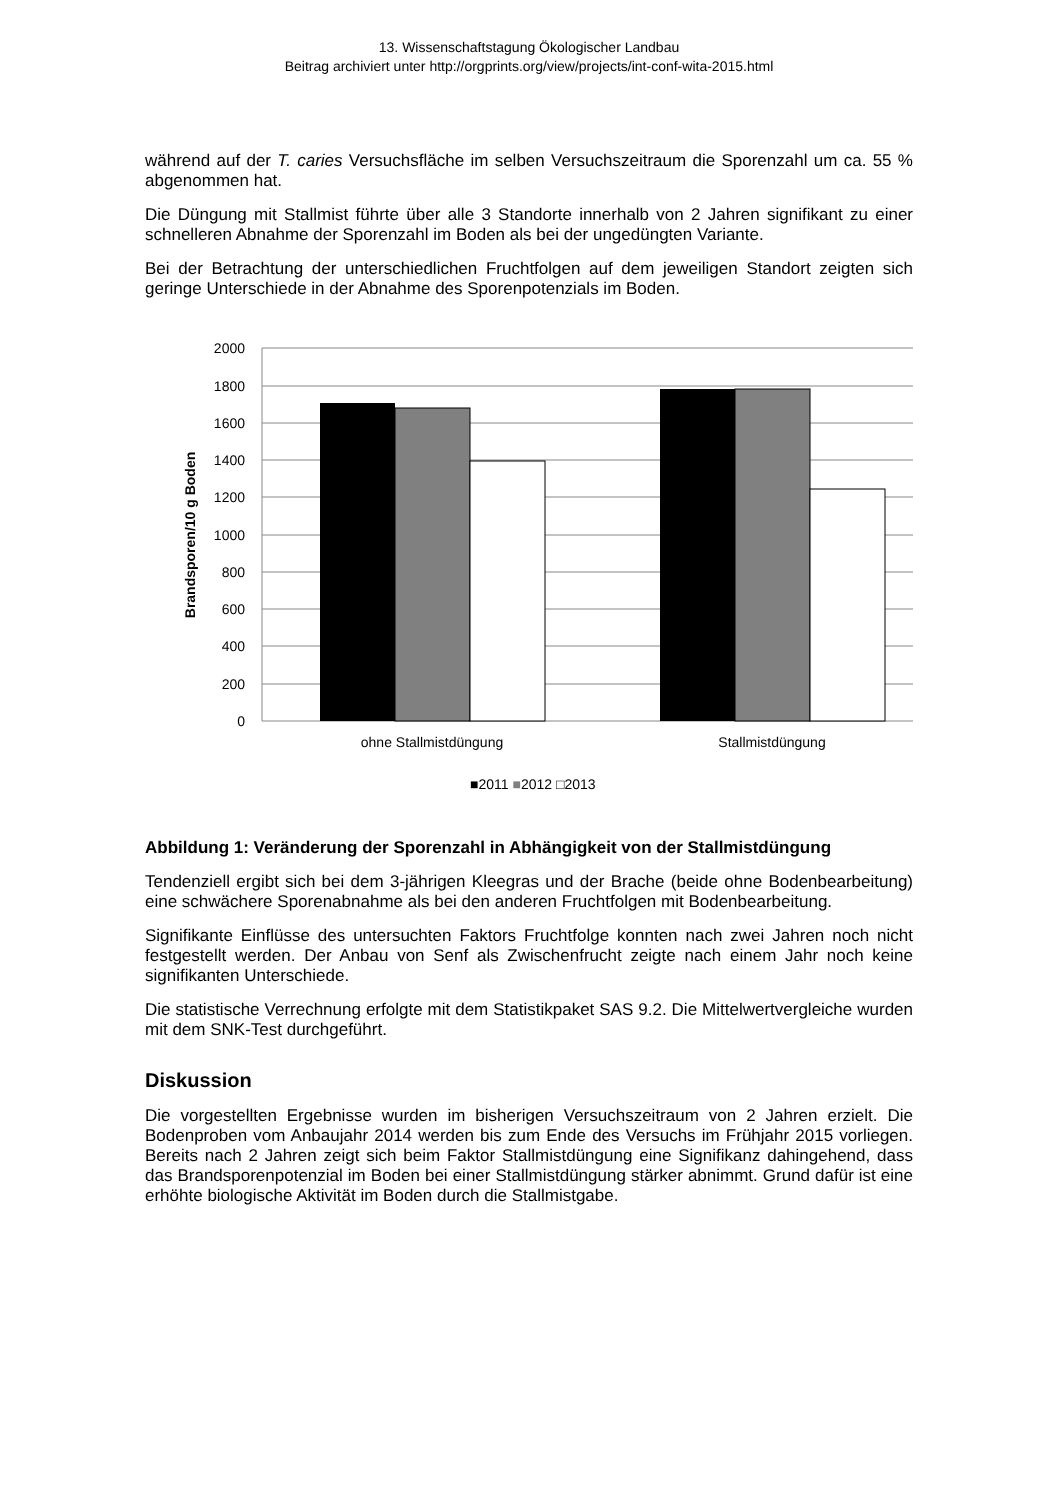13. Wissenschaftstagung Ökologischer Landbau
Beitrag archiviert unter http://orgprints.org/view/projects/int-conf-wita-2015.html
während auf der T. caries Versuchsfläche im selben Versuchszeitraum die Sporenzahl um ca. 55 % abgenommen hat.
Die Düngung mit Stallmist führte über alle 3 Standorte innerhalb von 2 Jahren signifikant zu einer schnelleren Abnahme der Sporenzahl im Boden als bei der ungedüngten Variante.
Bei der Betrachtung der unterschiedlichen Fruchtfolgen auf dem jeweiligen Standort zeigten sich geringe Unterschiede in der Abnahme des Sporenpotenzials im Boden.
2000
1800
1600
1400
1200
1000
800
600
400
200
0
Brandsporen/10 g Boden
ohne Stallmistdüngung
Stallmistdüngung
■2011 ■2012 □2013
Abbildung 1: Veränderung der Sporenzahl in Abhängigkeit von der Stallmistdüngung
Tendenziell ergibt sich bei dem 3-jährigen Kleegras und der Brache (beide ohne Bodenbearbeitung) eine schwächere Sporenabnahme als bei den anderen Fruchtfolgen mit Bodenbearbeitung.
Signifikante Einflüsse des untersuchten Faktors Fruchtfolge konnten nach zwei Jahren noch nicht festgestellt werden. Der Anbau von Senf als Zwischenfrucht zeigte nach einem Jahr noch keine signifikanten Unterschiede.
Die statistische Verrechnung erfolgte mit dem Statistikpaket SAS 9.2. Die Mittelwertvergleiche wurden mit dem SNK-Test durchgeführt.
Diskussion
Die vorgestellten Ergebnisse wurden im bisherigen Versuchszeitraum von 2 Jahren erzielt. Die Bodenproben vom Anbaujahr 2014 werden bis zum Ende des Versuchs im Frühjahr 2015 vorliegen. Bereits nach 2 Jahren zeigt sich beim Faktor Stallmistdüngung eine Signifikanz dahingehend, dass das Brandsporenpotenzial im Boden bei einer Stallmistdüngung stärker abnimmt. Grund dafür ist eine erhöhte biologische Aktivität im Boden durch die Stallmistgabe.